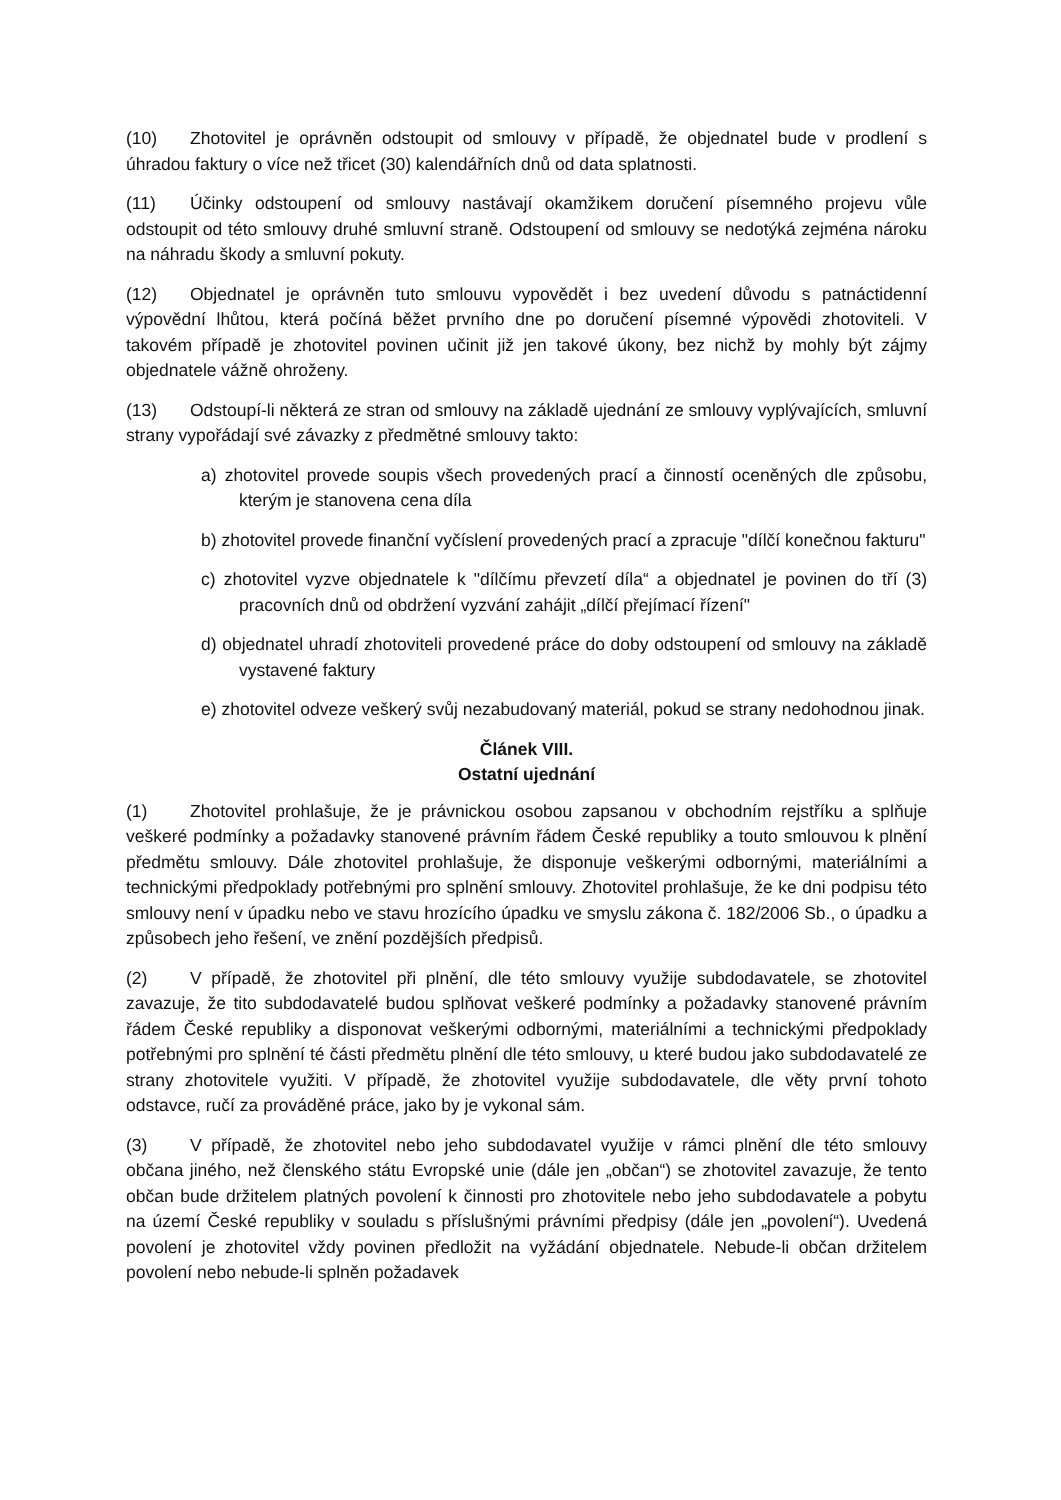(10) Zhotovitel je oprávněn odstoupit od smlouvy v případě, že objednatel bude v prodlení s úhradou faktury o více než třicet (30) kalendářních dnů od data splatnosti.
(11) Účinky odstoupení od smlouvy nastávají okamžikem doručení písemného projevu vůle odstoupit od této smlouvy druhé smluvní straně. Odstoupení od smlouvy se nedotýká zejména nároku na náhradu škody a smluvní pokuty.
(12) Objednatel je oprávněn tuto smlouvu vypovědět i bez uvedení důvodu s patnáctidenní výpovědní lhůtou, která počíná běžet prvního dne po doručení písemné výpovědi zhotoviteli. V takovém případě je zhotovitel povinen učinit již jen takové úkony, bez nichž by mohly být zájmy objednatele vážně ohroženy.
(13) Odstoupí-li některá ze stran od smlouvy na základě ujednání ze smlouvy vyplývajících, smluvní strany vypořádají své závazky z předmětné smlouvy takto:
a) zhotovitel provede soupis všech provedených prací a činností oceněných dle způsobu, kterým je stanovena cena díla
b) zhotovitel provede finanční vyčíslení provedených prací a zpracuje "dílčí konečnou fakturu"
c) zhotovitel vyzve objednatele k "dílčímu převzetí díla“ a objednatel je povinen do tří (3) pracovních dnů od obdržení vyzvání zahájit „dílčí přejímací řízení"
d) objednatel uhradí zhotoviteli provedené práce do doby odstoupení od smlouvy na základě vystavené faktury
e) zhotovitel odveze veškerý svůj nezabudovaný materiál, pokud se strany nedohodnou jinak.
Článek VIII.
Ostatní ujednání
(1) Zhotovitel prohlašuje, že je právnickou osobou zapsanou v obchodním rejstříku a splňuje veškeré podmínky a požadavky stanovené právním řádem České republiky a touto smlouvou k plnění předmětu smlouvy. Dále zhotovitel prohlašuje, že disponuje veškerými odbornými, materiálními a technickými předpoklady potřebnými pro splnění smlouvy. Zhotovitel prohlašuje, že ke dni podpisu této smlouvy není v úpadku nebo ve stavu hrozícího úpadku ve smyslu zákona č. 182/2006 Sb., o úpadku a způsobech jeho řešení, ve znění pozdějších předpisů.
(2) V případě, že zhotovitel při plnění, dle této smlouvy využije subdodavatele, se zhotovitel zavazuje, že tito subdodavatelé budou splňovat veškeré podmínky a požadavky stanovené právním řádem České republiky a disponovat veškerými odbornými, materiálními a technickými předpoklady potřebnými pro splnění té části předmětu plnění dle této smlouvy, u které budou jako subdodavatelé ze strany zhotovitele využiti. V případě, že zhotovitel využije subdodavatele, dle věty první tohoto odstavce, ručí za prováděné práce, jako by je vykonal sám.
(3) V případě, že zhotovitel nebo jeho subdodavatel využije v rámci plnění dle této smlouvy občana jiného, než členského státu Evropské unie (dále jen „občan“) se zhotovitel zavazuje, že tento občan bude držitelem platných povolení k činnosti pro zhotovitele nebo jeho subdodavatele a pobytu na území České republiky v souladu s příslušnými právními předpisy (dále jen „povolení“). Uvedená povolení je zhotovitel vždy povinen předložit na vyžádání objednatele. Nebude-li občan držitelem povolení nebo nebude-li splněn požadavek